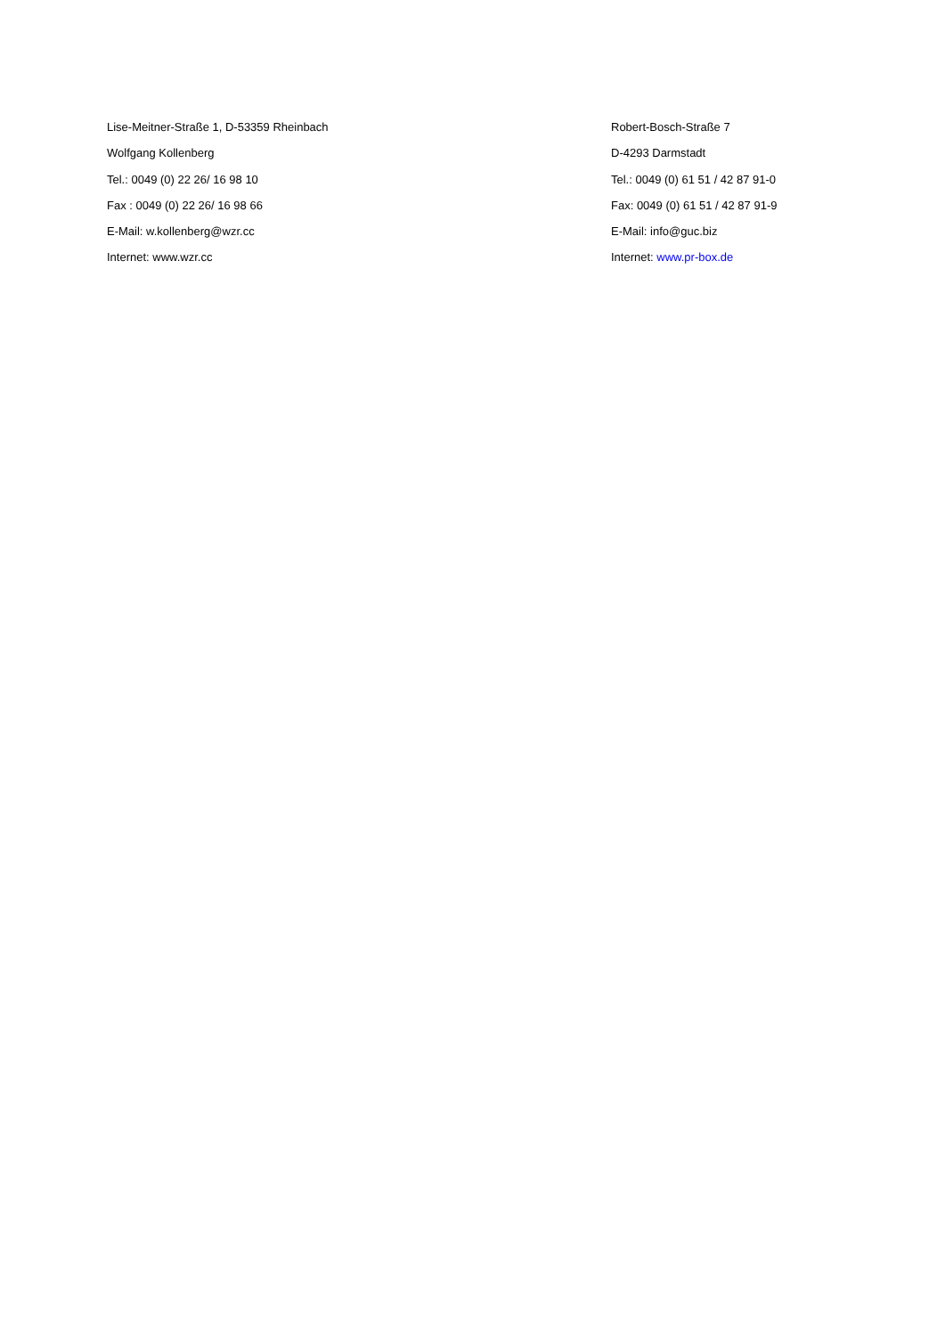Lise-Meitner-Straße 1, D-53359 Rheinbach
Wolfgang Kollenberg
Tel.: 0049 (0) 22 26/ 16 98 10
Fax : 0049 (0) 22 26/ 16 98 66
E-Mail: w.kollenberg@wzr.cc
Internet: www.wzr.cc
Robert-Bosch-Straße 7
D-4293 Darmstadt
Tel.: 0049 (0) 61 51 / 42 87 91-0
Fax: 0049 (0) 61 51 / 42 87 91-9
E-Mail: info@guc.biz
Internet: www.pr-box.de